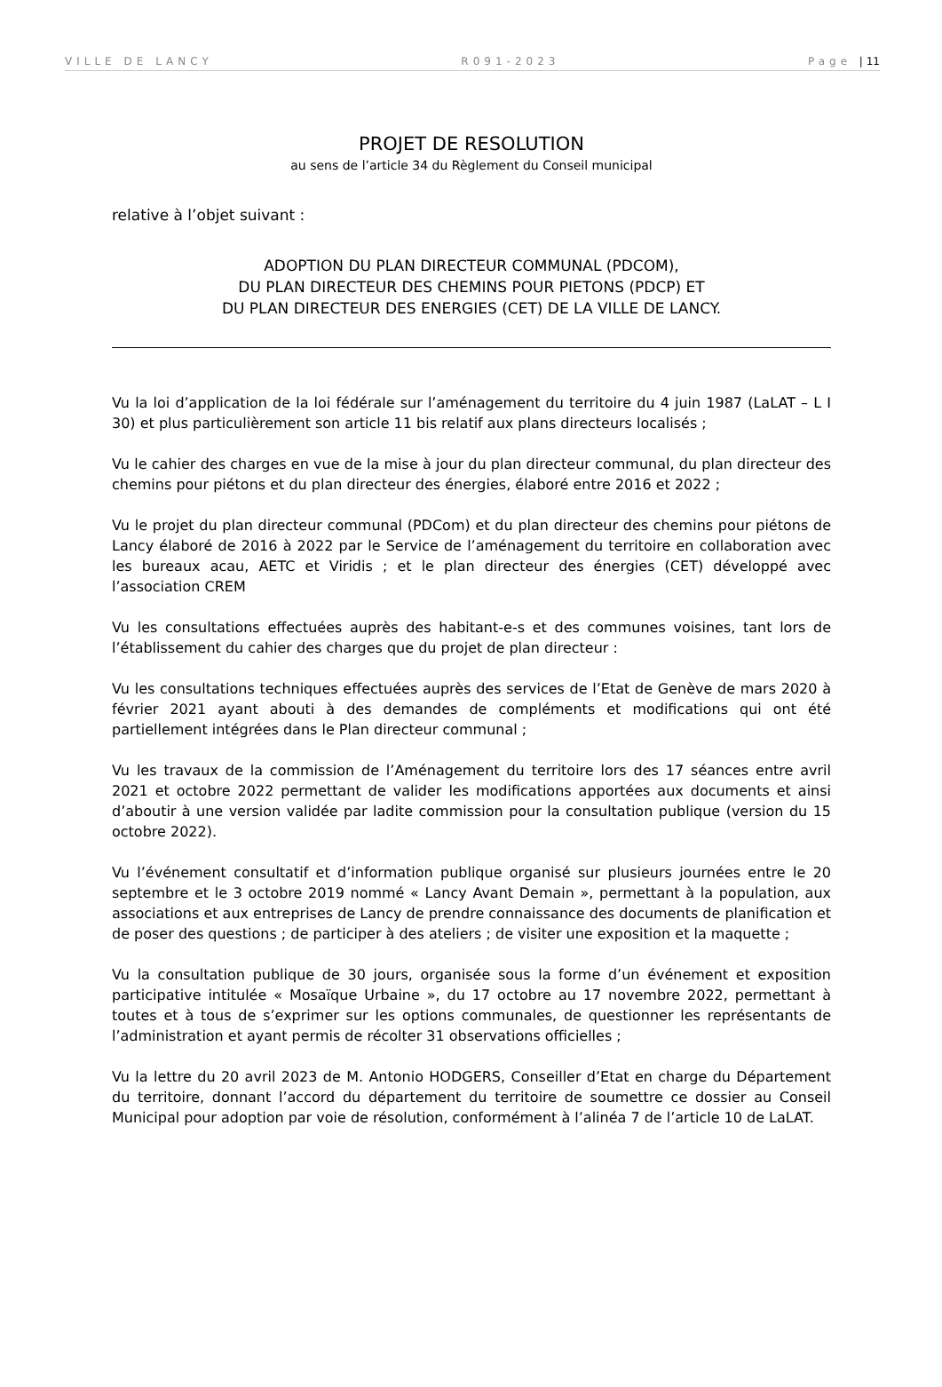VILLE DE LANCY R091-2023 Page | 11
PROJET DE RESOLUTION
au sens de l’article 34 du Règlement du Conseil municipal
relative à l’objet suivant :
ADOPTION DU PLAN DIRECTEUR COMMUNAL (PDCOM),
DU PLAN DIRECTEUR DES CHEMINS POUR PIETONS (PDCP) ET
DU PLAN DIRECTEUR DES ENERGIES (CET) DE LA VILLE DE LANCY.
Vu la loi d’application de la loi fédérale sur l’aménagement du territoire du 4 juin 1987 (LaLAT – L I 30) et plus particulièrement son article 11 bis relatif aux plans directeurs localisés ;
Vu le cahier des charges en vue de la mise à jour du plan directeur communal, du plan directeur des chemins pour piétons et du plan directeur des énergies, élaboré entre 2016 et 2022 ;
Vu le projet du plan directeur communal (PDCom) et du plan directeur des chemins pour piétons de Lancy élaboré de 2016 à 2022 par le Service de l’aménagement du territoire en collaboration avec les bureaux acau, AETC et Viridis ; et le plan directeur des énergies (CET) développé avec l’association CREM
Vu les consultations effectuées auprès des habitant-e-s et des communes voisines, tant lors de l’établissement du cahier des charges que du projet de plan directeur :
Vu les consultations techniques effectuées auprès des services de l’Etat de Genève de mars 2020 à février 2021 ayant abouti à des demandes de compléments et modifications qui ont été partiellement intégrées dans le Plan directeur communal ;
Vu les travaux de la commission de l’Aménagement du territoire lors des 17 séances entre avril 2021 et octobre 2022 permettant de valider les modifications apportées aux documents et ainsi d’aboutir à une version validée par ladite commission pour la consultation publique (version du 15 octobre 2022).
Vu l’événement consultatif et d’information publique organisé sur plusieurs journées entre le 20 septembre et le 3 octobre 2019 nommé « Lancy Avant Demain », permettant à la population, aux associations et aux entreprises de Lancy de prendre connaissance des documents de planification et de poser des questions ; de participer à des ateliers ; de visiter une exposition et la maquette ;
Vu la consultation publique de 30 jours, organisée sous la forme d’un événement et exposition participative intitulée « Mosaïque Urbaine », du 17 octobre au 17 novembre 2022, permettant à toutes et à tous de s’exprimer sur les options communales, de questionner les représentants de l’administration et ayant permis de récolter 31 observations officielles ;
Vu la lettre du 20 avril 2023 de M. Antonio HODGERS, Conseiller d’Etat en charge du Département du territoire, donnant l’accord du département du territoire de soumettre ce dossier au Conseil Municipal pour adoption par voie de résolution, conformément à l’alinéa 7 de l’article 10 de LaLAT.